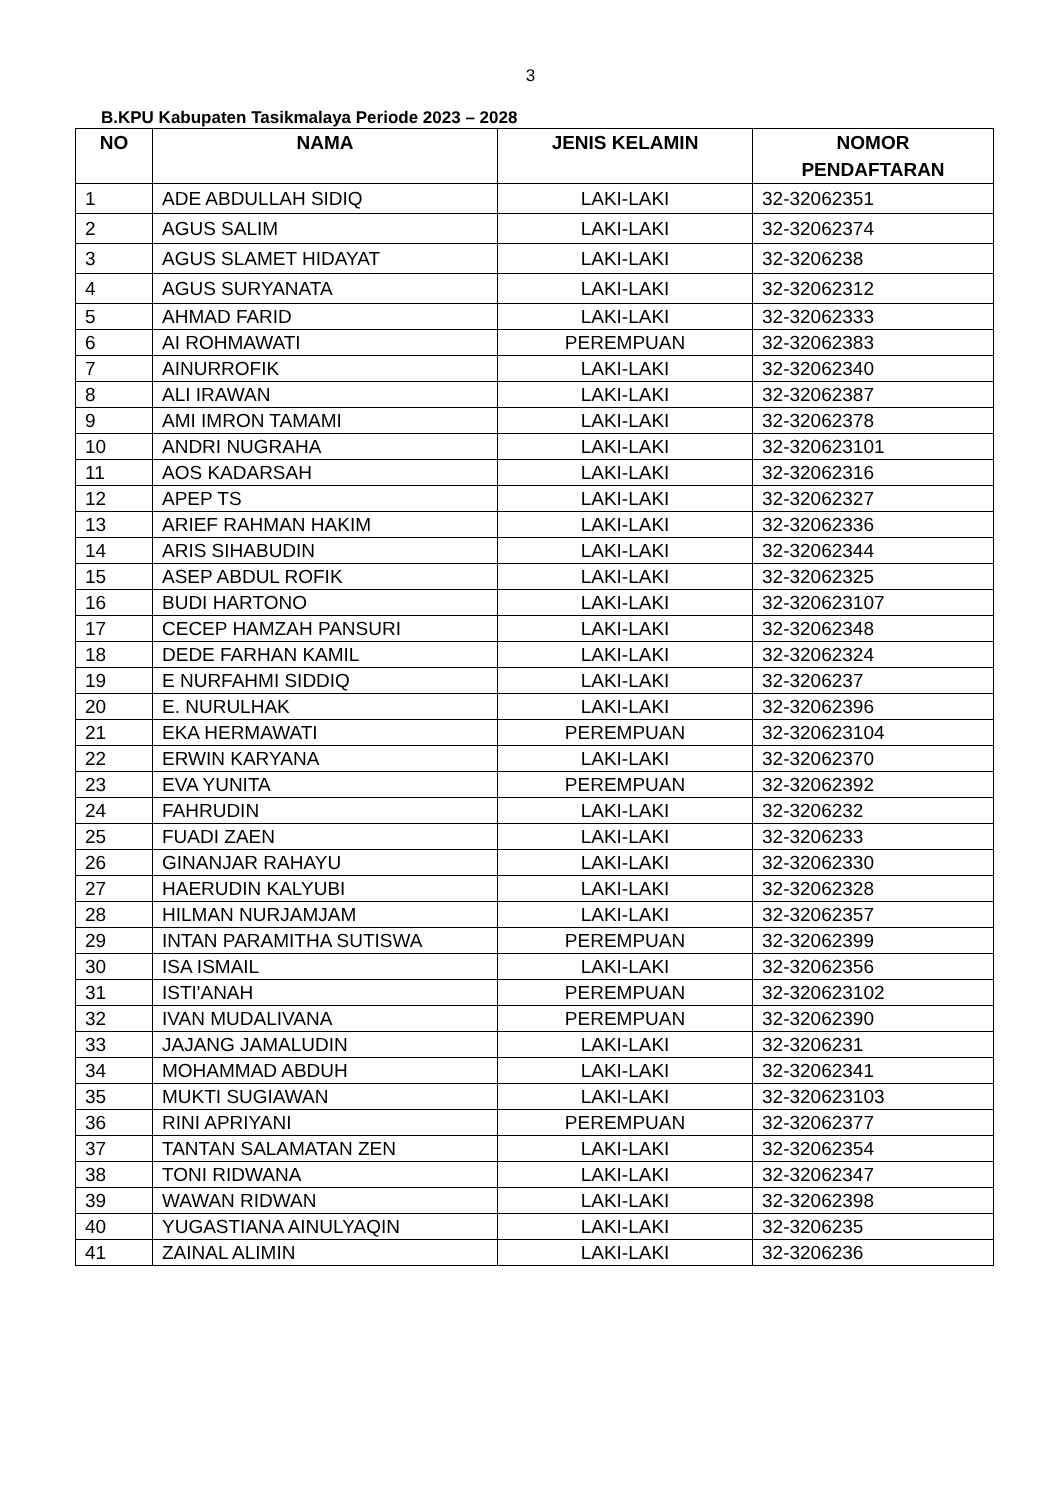3
B.KPU Kabupaten Tasikmalaya Periode 2023 – 2028
| NO | NAMA | JENIS KELAMIN | NOMOR PENDAFTARAN |
| --- | --- | --- | --- |
| 1 | ADE ABDULLAH SIDIQ | LAKI-LAKI | 32-32062351 |
| 2 | AGUS SALIM | LAKI-LAKI | 32-32062374 |
| 3 | AGUS SLAMET HIDAYAT | LAKI-LAKI | 32-3206238 |
| 4 | AGUS SURYANATA | LAKI-LAKI | 32-32062312 |
| 5 | AHMAD FARID | LAKI-LAKI | 32-32062333 |
| 6 | AI ROHMAWATI | PEREMPUAN | 32-32062383 |
| 7 | AINURROFIK | LAKI-LAKI | 32-32062340 |
| 8 | ALI IRAWAN | LAKI-LAKI | 32-32062387 |
| 9 | AMI IMRON TAMAMI | LAKI-LAKI | 32-32062378 |
| 10 | ANDRI NUGRAHA | LAKI-LAKI | 32-320623101 |
| 11 | AOS KADARSAH | LAKI-LAKI | 32-32062316 |
| 12 | APEP TS | LAKI-LAKI | 32-32062327 |
| 13 | ARIEF RAHMAN HAKIM | LAKI-LAKI | 32-32062336 |
| 14 | ARIS SIHABUDIN | LAKI-LAKI | 32-32062344 |
| 15 | ASEP ABDUL ROFIK | LAKI-LAKI | 32-32062325 |
| 16 | BUDI HARTONO | LAKI-LAKI | 32-320623107 |
| 17 | CECEP HAMZAH PANSURI | LAKI-LAKI | 32-32062348 |
| 18 | DEDE FARHAN KAMIL | LAKI-LAKI | 32-32062324 |
| 19 | E NURFAHMI SIDDIQ | LAKI-LAKI | 32-3206237 |
| 20 | E. NURULHAK | LAKI-LAKI | 32-32062396 |
| 21 | EKA HERMAWATI | PEREMPUAN | 32-320623104 |
| 22 | ERWIN KARYANA | LAKI-LAKI | 32-32062370 |
| 23 | EVA YUNITA | PEREMPUAN | 32-32062392 |
| 24 | FAHRUDIN | LAKI-LAKI | 32-3206232 |
| 25 | FUADI ZAEN | LAKI-LAKI | 32-3206233 |
| 26 | GINANJAR RAHAYU | LAKI-LAKI | 32-32062330 |
| 27 | HAERUDIN KALYUBI | LAKI-LAKI | 32-32062328 |
| 28 | HILMAN NURJAMJAM | LAKI-LAKI | 32-32062357 |
| 29 | INTAN PARAMITHA SUTISWA | PEREMPUAN | 32-32062399 |
| 30 | ISA ISMAIL | LAKI-LAKI | 32-32062356 |
| 31 | ISTI'ANAH | PEREMPUAN | 32-320623102 |
| 32 | IVAN MUDALIVANA | PEREMPUAN | 32-32062390 |
| 33 | JAJANG JAMALUDIN | LAKI-LAKI | 32-3206231 |
| 34 | MOHAMMAD ABDUH | LAKI-LAKI | 32-32062341 |
| 35 | MUKTI SUGIAWAN | LAKI-LAKI | 32-320623103 |
| 36 | RINI APRIYANI | PEREMPUAN | 32-32062377 |
| 37 | TANTAN SALAMATAN ZEN | LAKI-LAKI | 32-32062354 |
| 38 | TONI RIDWANA | LAKI-LAKI | 32-32062347 |
| 39 | WAWAN RIDWAN | LAKI-LAKI | 32-32062398 |
| 40 | YUGASTIANA AINULYAQIN | LAKI-LAKI | 32-3206235 |
| 41 | ZAINAL ALIMIN | LAKI-LAKI | 32-3206236 |